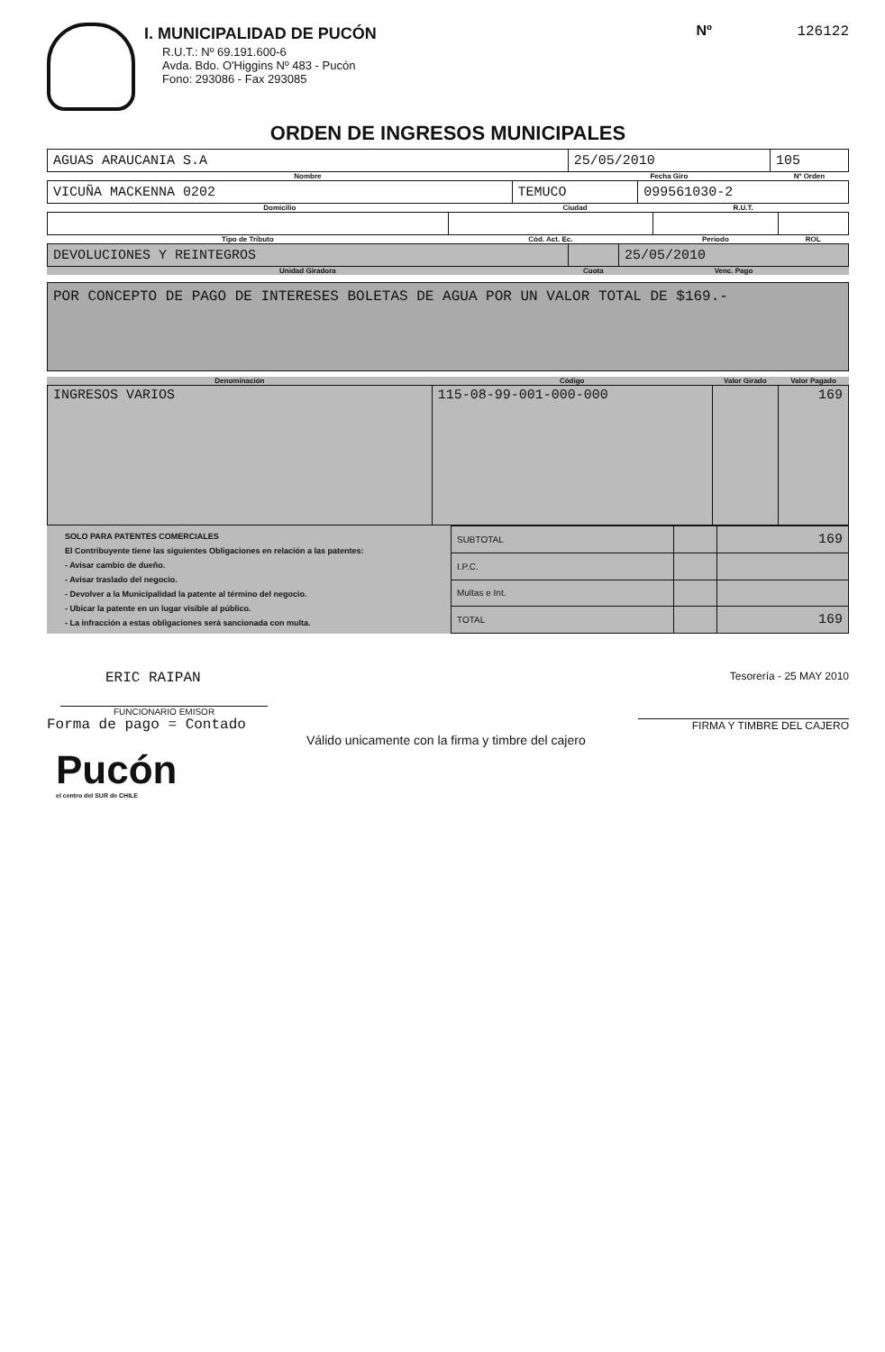I. MUNICIPALIDAD DE PUCÓN
R.U.T.: Nº 69.191.600-6
Avda. Bdo. O'Higgins Nº 483 - Pucón
Fono: 293086 - Fax 293085
Nº 126122
ORDEN DE INGRESOS MUNICIPALES
| AGUAS ARAUCANIA S.A | 25/05/2010 | 105 |
| Nombre | Fecha Giro | Nº Orden |
| VICUÑA MACKENNA 0202 | TEMUCO | 099561030-2 |
| Domicilio | Ciudad | R.U.T. |
| Tipo de Tributo | Cód. Act. Ec. | Periodo | ROL |
| DEVOLUCIONES Y REINTEGROS | | 25/05/2010 |
| Unidad Giradora | Cuota | Venc. Pago |
POR CONCEPTO DE PAGO DE INTERESES BOLETAS DE AGUA POR UN VALOR TOTAL DE $169.-
| Denominación | Código | Valor Girado | Valor Pagado |
| INGRESOS VARIOS | 115-08-99-001-000-000 | | 169 |
SOLO PARA PATENTES COMERCIALES
El Contribuyente tiene las siguientes Obligaciones en relación a las patentes:
- Avisar cambio de dueño.
- Avisar traslado del negocio.
- Devolver a la Municipalidad la patente al término del negocio.
- Ubicar la patente en un lugar visible al público.
- La infracción a estas obligaciones será sancionada con multa.
| SUBTOTAL | | 169 |
| I.P.C. | | |
| Multas e Int. | | |
| TOTAL | | 169 |
ERIC RAIPAN
FUNCIONARIO EMISOR
Forma de pago = Contado
Tesorería - 25 MAY 2010
FIRMA Y TIMBRE DEL CAJERO
Válido unicamente con la firma y timbre del cajero
Pucón
el centro del SUR de CHILE